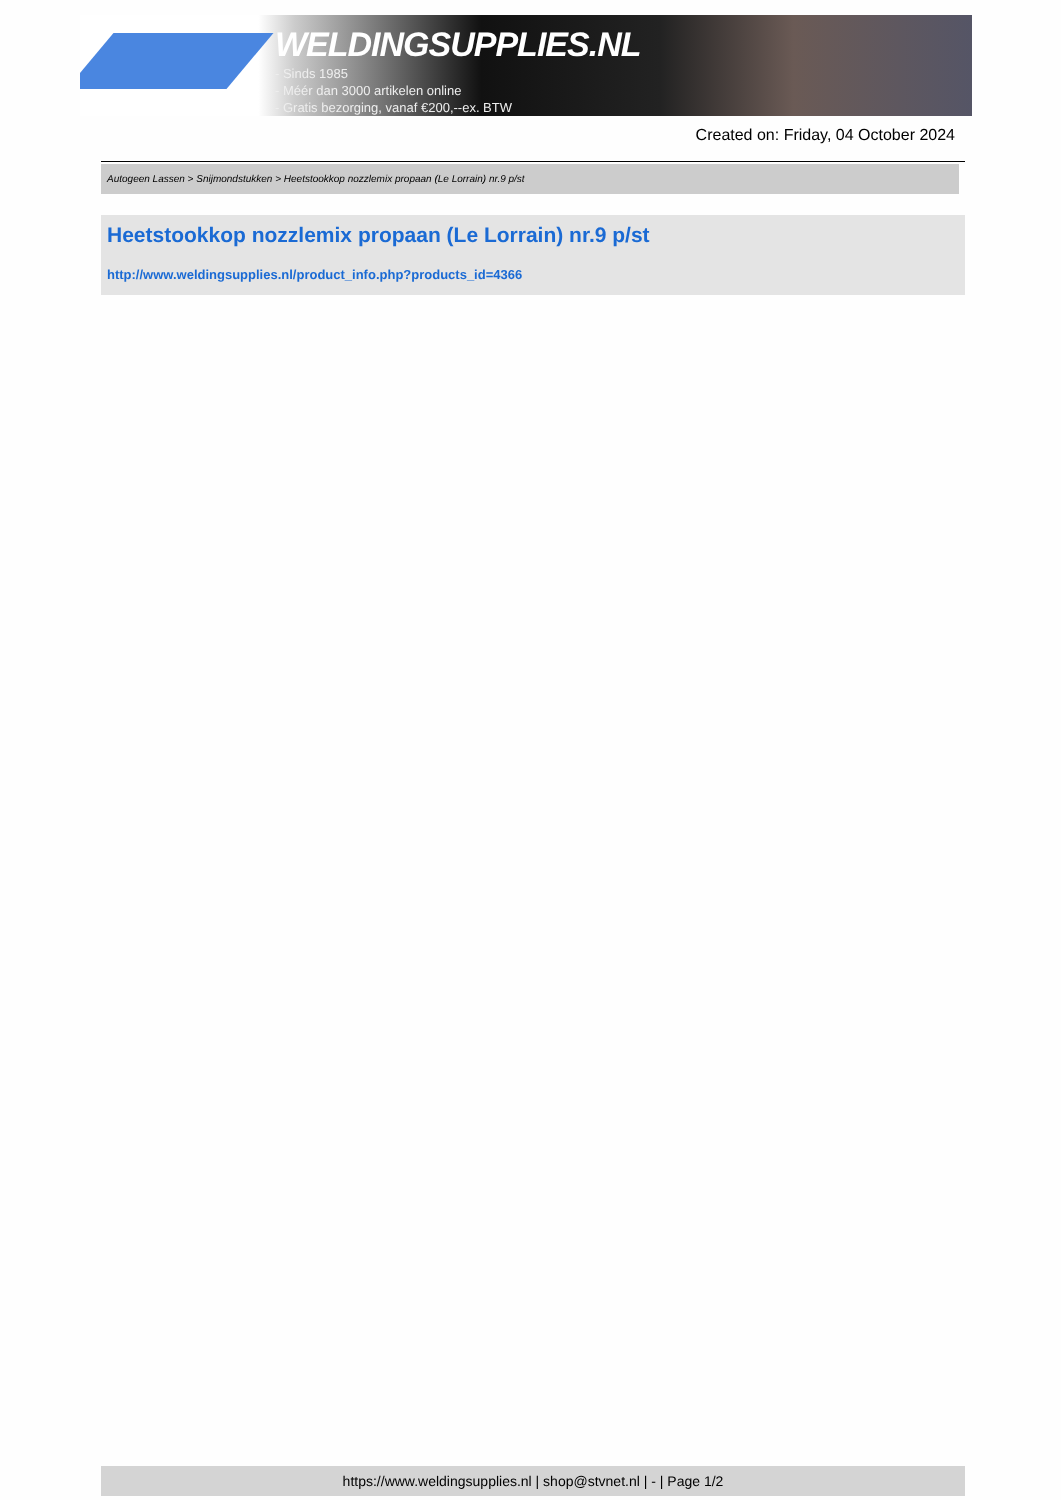WELDINGSUPPLIES.NL
- Sinds 1985
- Méér dan 3000 artikelen online
- Gratis bezorging, vanaf €200,--ex. BTW
Created on: Friday, 04 October 2024
Autogeen Lassen > Snijmondstukken > Heetstookkop nozzlemix propaan (Le Lorrain) nr.9 p/st
Heetstookkop nozzlemix propaan (Le Lorrain) nr.9 p/st
http://www.weldingsupplies.nl/product_info.php?products_id=4366
https://www.weldingsupplies.nl | shop@stvnet.nl | - | Page 1/2